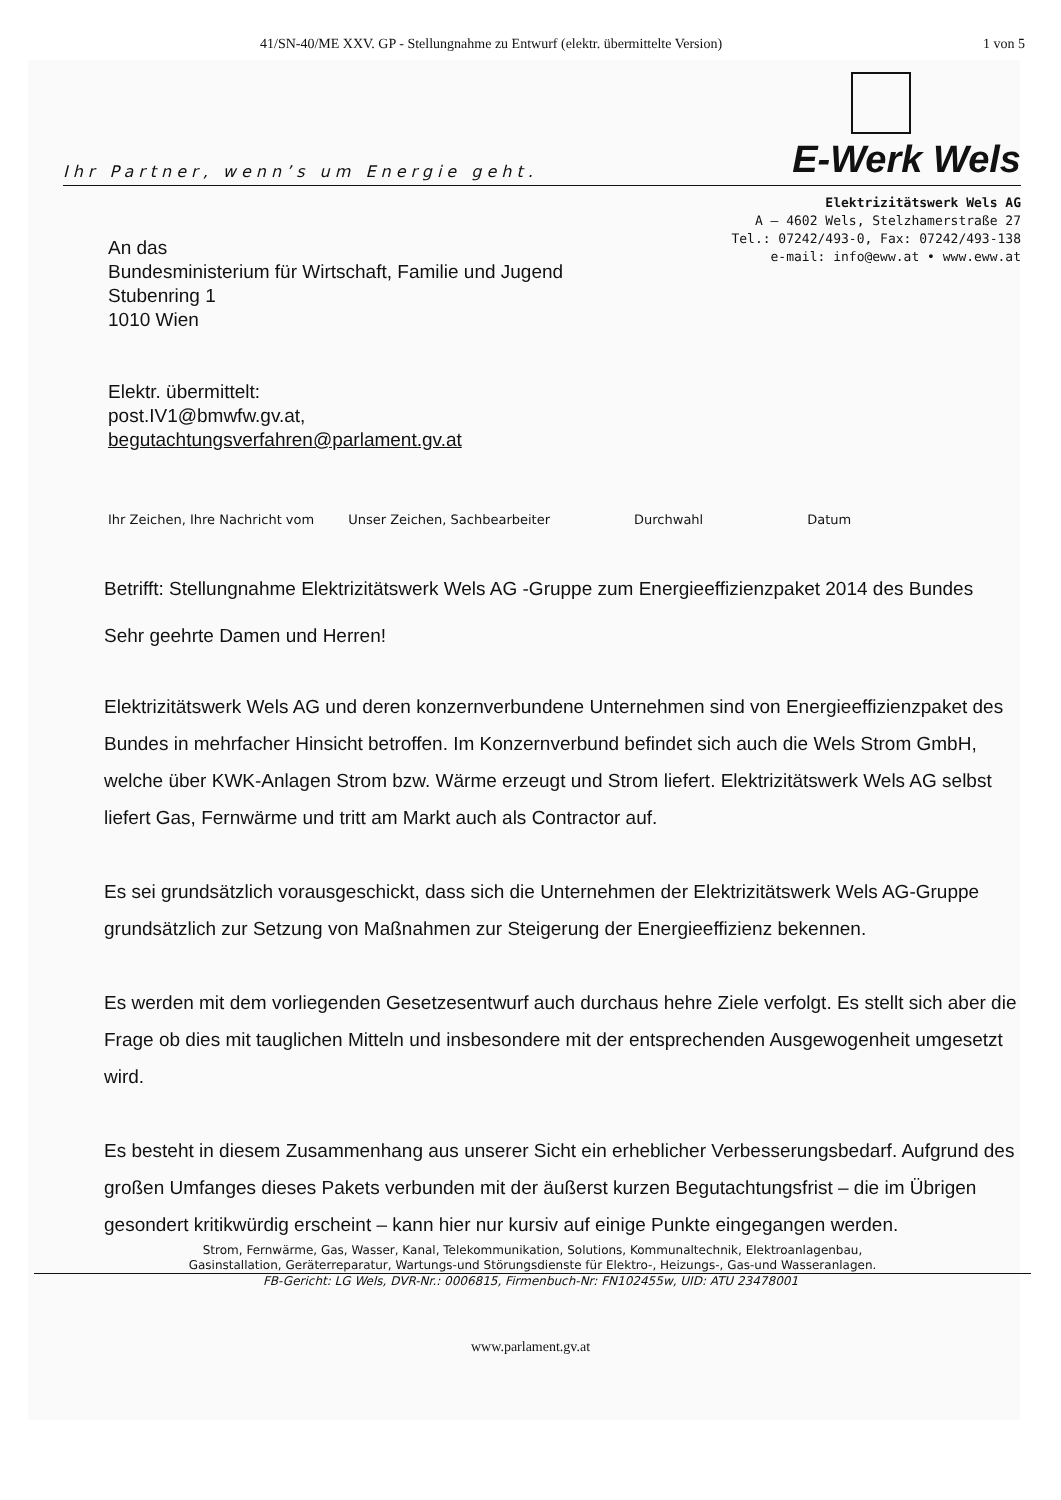41/SN-40/ME XXV. GP - Stellungnahme zu Entwurf (elektr. übermittelte Version) 1 von 5
Ihr Partner, wenn’s um Energie geht.
E-Werk Wels
Elektrizitätswerk Wels AG
A – 4602 Wels, Stelzhamerstraße 27
Tel.: 07242/493-0, Fax: 07242/493-138
e-mail: info@eww.at • www.eww.at
An das
Bundesministerium für Wirtschaft, Familie und Jugend
Stubenring 1
1010 Wien
Elektr. übermittelt:
post.IV1@bmwfw.gv.at,
begutachtungsverfahren@parlament.gv.at
Ihr Zeichen, Ihre Nachricht vom Unser Zeichen, Sachbearbeiter Durchwahl Datum
Betrifft: Stellungnahme Elektrizitätswerk Wels AG -Gruppe zum Energieeffizienzpaket 2014 des Bundes
Sehr geehrte Damen und Herren!
Elektrizitätswerk Wels AG und deren konzernverbundene Unternehmen sind von Energieeffizienzpaket des Bundes in mehrfacher Hinsicht betroffen. Im Konzernverbund befindet sich auch die Wels Strom GmbH, welche über KWK-Anlagen Strom bzw. Wärme erzeugt und Strom liefert. Elektrizitätswerk Wels AG selbst liefert Gas, Fernwärme und tritt am Markt auch als Contractor auf.
Es sei grundsätzlich vorausgeschickt, dass sich die Unternehmen der Elektrizitätswerk Wels AG-Gruppe grundsätzlich zur Setzung von Maßnahmen zur Steigerung der Energieeffizienz bekennen.
Es werden mit dem vorliegenden Gesetzesentwurf auch durchaus hehre Ziele verfolgt. Es stellt sich aber die Frage ob dies mit tauglichen Mitteln und insbesondere mit der entsprechenden Ausgewogenheit umgesetzt wird.
Es besteht in diesem Zusammenhang aus unserer Sicht ein erheblicher Verbesserungsbedarf. Aufgrund des großen Umfanges dieses Pakets verbunden mit der äußerst kurzen Begutachtungsfrist – die im Übrigen gesondert kritikwürdig erscheint – kann hier nur kursiv auf einige Punkte eingegangen werden.
Strom, Fernwärme, Gas, Wasser, Kanal, Telekommunikation, Solutions, Kommunaltechnik, Elektroanlagenbau,
Gasinstallation, Geräterreparatur, Wartungs-und Störungsdienste für Elektro-, Heizungs-, Gas-und Wasseranlagen.
FB-Gericht: LG Wels, DVR-Nr.: 0006815, Firmenbuch-Nr: FN102455w, UID: ATU 23478001
www.parlament.gv.at